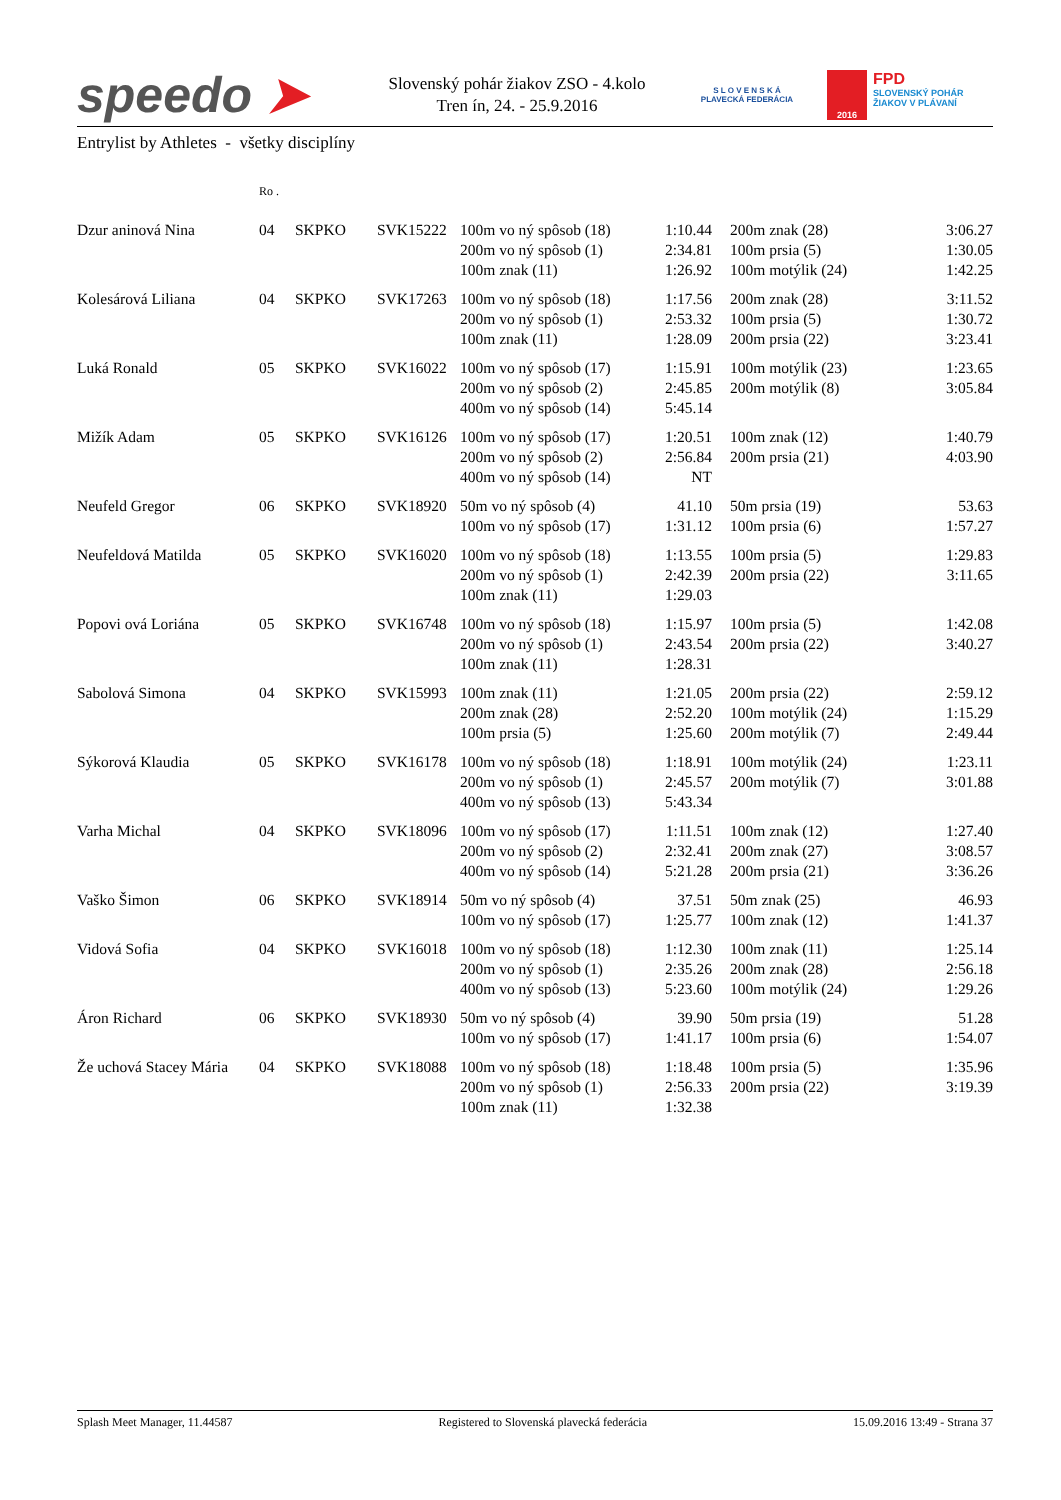speedo ➤
Slovenský pohár žiakov ZSO - 4.kolo
Tren ín, 24. - 25.9.2016
S L O V E N S K Á
PLAVECKÁ FEDERÁCIA
2016
FPD
SLOVENSKÝ POHÁR
ŽIAKOV V PLÁVANÍ
Entrylist by Athletes - všetky disciplíny
| | Ro . | | | | | | | |
| --- | --- | --- | --- | --- | --- | --- | --- | --- |
| Dzur aninová Nina | 04 | SKPKO | SVK15222 | 100m vo ný spôsob (18) 200m vo ný spôsob (1) 100m znak (11) | 1:10.44 2:34.81 1:26.92 | | 200m znak (28) 100m prsia (5) 100m motýlik (24) | 3:06.27 1:30.05 1:42.25 |
| Kolesárová Liliana | 04 | SKPKO | SVK17263 | 100m vo ný spôsob (18) 200m vo ný spôsob (1) 100m znak (11) | 1:17.56 2:53.32 1:28.09 | | 200m znak (28) 100m prsia (5) 200m prsia (22) | 3:11.52 1:30.72 3:23.41 |
| Luká Ronald | 05 | SKPKO | SVK16022 | 100m vo ný spôsob (17) 200m vo ný spôsob (2) 400m vo ný spôsob (14) | 1:15.91 2:45.85 5:45.14 | | 100m motýlik (23) 200m motýlik (8) | 1:23.65 3:05.84 |
| Mižík Adam | 05 | SKPKO | SVK16126 | 100m vo ný spôsob (17) 200m vo ný spôsob (2) 400m vo ný spôsob (14) | 1:20.51 2:56.84 NT | | 100m znak (12) 200m prsia (21) | 1:40.79 4:03.90 |
| Neufeld Gregor | 06 | SKPKO | SVK18920 | 50m vo ný spôsob (4) 100m vo ný spôsob (17) | 41.10 1:31.12 | | 50m prsia (19) 100m prsia (6) | 53.63 1:57.27 |
| Neufeldová Matilda | 05 | SKPKO | SVK16020 | 100m vo ný spôsob (18) 200m vo ný spôsob (1) 100m znak (11) | 1:13.55 2:42.39 1:29.03 | | 100m prsia (5) 200m prsia (22) | 1:29.83 3:11.65 |
| Popovi ová Loriána | 05 | SKPKO | SVK16748 | 100m vo ný spôsob (18) 200m vo ný spôsob (1) 100m znak (11) | 1:15.97 2:43.54 1:28.31 | | 100m prsia (5) 200m prsia (22) | 1:42.08 3:40.27 |
| Sabolová Simona | 04 | SKPKO | SVK15993 | 100m znak (11) 200m znak (28) 100m prsia (5) | 1:21.05 2:52.20 1:25.60 | | 200m prsia (22) 100m motýlik (24) 200m motýlik (7) | 2:59.12 1:15.29 2:49.44 |
| Sýkorová Klaudia | 05 | SKPKO | SVK16178 | 100m vo ný spôsob (18) 200m vo ný spôsob (1) 400m vo ný spôsob (13) | 1:18.91 2:45.57 5:43.34 | | 100m motýlik (24) 200m motýlik (7) | 1:23.11 3:01.88 |
| Varha Michal | 04 | SKPKO | SVK18096 | 100m vo ný spôsob (17) 200m vo ný spôsob (2) 400m vo ný spôsob (14) | 1:11.51 2:32.41 5:21.28 | | 100m znak (12) 200m znak (27) 200m prsia (21) | 1:27.40 3:08.57 3:36.26 |
| Vaško Šimon | 06 | SKPKO | SVK18914 | 50m vo ný spôsob (4) 100m vo ný spôsob (17) | 37.51 1:25.77 | | 50m znak (25) 100m znak (12) | 46.93 1:41.37 |
| Vidová Sofia | 04 | SKPKO | SVK16018 | 100m vo ný spôsob (18) 200m vo ný spôsob (1) 400m vo ný spôsob (13) | 1:12.30 2:35.26 5:23.60 | | 100m znak (11) 200m znak (28) 100m motýlik (24) | 1:25.14 2:56.18 1:29.26 |
| Áron Richard | 06 | SKPKO | SVK18930 | 50m vo ný spôsob (4) 100m vo ný spôsob (17) | 39.90 1:41.17 | | 50m prsia (19) 100m prsia (6) | 51.28 1:54.07 |
| Že uchová Stacey Mária | 04 | SKPKO | SVK18088 | 100m vo ný spôsob (18) 200m vo ný spôsob (1) 100m znak (11) | 1:18.48 2:56.33 1:32.38 | | 100m prsia (5) 200m prsia (22) | 1:35.96 3:19.39 |
Splash Meet Manager, 11.44587 Registered to Slovenská plavecká federácia 15.09.2016 13:49 - Strana 37